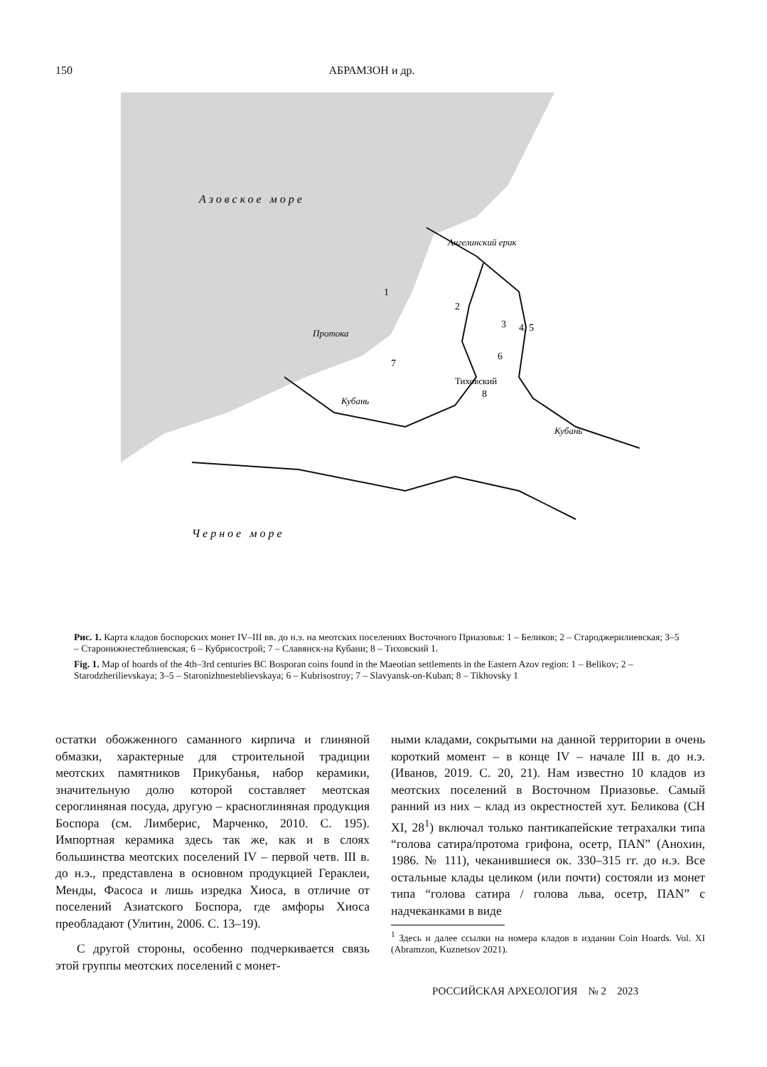150
АБРАМЗОН и др.
Азовское море
Черное море
Ангелинский ерик
1
2
3
4, 5
6
7
Тиховский
8
Протока
Кубань
Кубань
Рис. 1. Карта кладов боспорских монет IV–III вв. до н.э. на меотских поселениях Восточного Приазовья: 1 – Беликов; 2 – Староджерилиевская; 3–5 – Старонижнестеблиевская; 6 – Кубрисострой; 7 – Славянск-на Кубани; 8 – Тиховский 1.
Fig. 1. Map of hoards of the 4th–3rd centuries BC Bosporan coins found in the Maeotian settlements in the Eastern Azov region: 1 – Belikov; 2 – Starodzherilievskaya; 3–5 – Staronizhnesteblievskaya; 6 – Kubrisostroy; 7 – Slavyansk-on-Kuban; 8 – Tikhovsky 1
остатки обожженного саманного кирпича и глиняной обмазки, характерные для строительной традиции меотских памятников Прикубанья, набор керамики, значительную долю которой составляет меотская сероглиняная посуда, другую – красноглиняная продукция Боспора (см. Лимберис, Марченко, 2010. С. 195). Импортная керамика здесь так же, как и в слоях большинства меотских поселений IV – первой четв. III в. до н.э., представлена в основном продукцией Гераклеи, Менды, Фасоса и лишь изредка Хиоса, в отличие от поселений Азиатского Боспора, где амфоры Хиоса преобладают (Улитин, 2006. С. 13–19).
С другой стороны, особенно подчеркивается связь этой группы меотских поселений с монет-
ными кладами, сокрытыми на данной территории в очень короткий момент – в конце IV – начале III в. до н.э. (Иванов, 2019. С. 20, 21). Нам известно 10 кладов из меотских поселений в Восточном Приазовье. Самый ранний из них – клад из окрестностей хут. Беликова (CH XI, 28<sup>1</sup>) включал только пантикапейские тетрахалки типа “голова сатира/протома грифона, осетр, ПAN” (Анохин, 1986. № 111), чеканившиеся ок. 330–315 гг. до н.э. Все остальные клады целиком (или почти) состояли из монет типа “голова сатира / голова льва, осетр, ПAN” с надчеканками в виде
<sup>1</sup> Здесь и далее ссылки на номера кладов в издании Coin Hoards. Vol. XI (Abramzon, Kuznetsov 2021).
РОССИЙСКАЯ АРХЕОЛОГИЯ № 2 2023